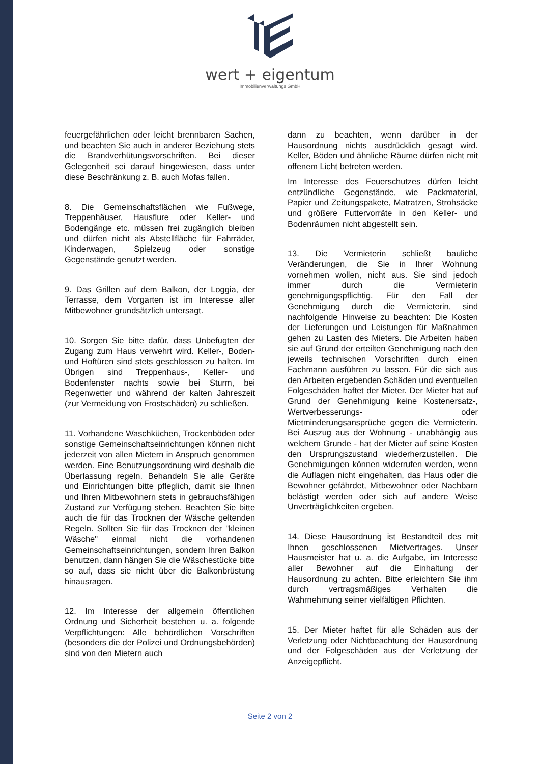wert + eigentum
Immobilienverwaltungs GmbH
feuergefährlichen oder leicht brennbaren Sachen, und beachten Sie auch in anderer Beziehung stets die Brandverhütungsvorschriften. Bei dieser Gelegenheit sei darauf hingewiesen, dass unter diese Beschränkung z. B. auch Mofas fallen.
8. Die Gemeinschaftsflächen wie Fußwege, Treppenhäuser, Hausflure oder Keller- und Bodengänge etc. müssen frei zugänglich bleiben und dürfen nicht als Abstellfläche für Fahrräder, Kinderwagen, Spielzeug oder sonstige Gegenstände genutzt werden.
9. Das Grillen auf dem Balkon, der Loggia, der Terrasse, dem Vorgarten ist im Interesse aller Mitbewohner grundsätzlich untersagt.
10. Sorgen Sie bitte dafür, dass Unbefugten der Zugang zum Haus verwehrt wird. Keller-, Boden- und Hoftüren sind stets geschlossen zu halten. Im Übrigen sind Treppenhaus-, Keller- und Bodenfenster nachts sowie bei Sturm, bei Regenwetter und während der kalten Jahreszeit (zur Vermeidung von Frostschäden) zu schließen.
11. Vorhandene Waschküchen, Trockenböden oder sonstige Gemeinschaftseinrichtungen können nicht jederzeit von allen Mietern in Anspruch genommen werden. Eine Benutzungsordnung wird deshalb die Überlassung regeln. Behandeln Sie alle Geräte und Einrichtungen bitte pfleglich, damit sie Ihnen und Ihren Mitbewohnern stets in gebrauchsfähigen Zustand zur Verfügung stehen. Beachten Sie bitte auch die für das Trocknen der Wäsche geltenden Regeln. Sollten Sie für das Trocknen der "kleinen Wäsche" einmal nicht die vorhandenen Gemeinschaftseinrichtungen, sondern Ihren Balkon benutzen, dann hängen Sie die Wäschestücke bitte so auf, dass sie nicht über die Balkonbrüstung hinausragen.
12. Im Interesse der allgemein öffentlichen Ordnung und Sicherheit bestehen u. a. folgende Verpflichtungen: Alle behördlichen Vorschriften (besonders die der Polizei und Ordnungsbehörden) sind von den Mietern auch
dann zu beachten, wenn darüber in der Hausordnung nichts ausdrücklich gesagt wird. Keller, Böden und ähnliche Räume dürfen nicht mit offenem Licht betreten werden.
Im Interesse des Feuerschutzes dürfen leicht entzündliche Gegenstände, wie Packmaterial, Papier und Zeitungspakete, Matratzen, Strohsäcke und größere Futtervorräte in den Keller- und Bodenräumen nicht abgestellt sein.
13. Die Vermieterin schließt bauliche Veränderungen, die Sie in Ihrer Wohnung vornehmen wollen, nicht aus. Sie sind jedoch immer durch die Vermieterin genehmigungspflichtig. Für den Fall der Genehmigung durch die Vermieterin, sind nachfolgende Hinweise zu beachten: Die Kosten der Lieferungen und Leistungen für Maßnahmen gehen zu Lasten des Mieters. Die Arbeiten haben sie auf Grund der erteilten Genehmigung nach den jeweils technischen Vorschriften durch einen Fachmann ausführen zu lassen. Für die sich aus den Arbeiten ergebenden Schäden und eventuellen Folgeschäden haftet der Mieter. Der Mieter hat auf Grund der Genehmigung keine Kostenersatz-, Wertverbesserungs- oder Mietminderungsansprüche gegen die Vermieterin. Bei Auszug aus der Wohnung - unabhängig aus welchem Grunde - hat der Mieter auf seine Kosten den Ursprungszustand wiederherzustellen. Die Genehmigungen können widerrufen werden, wenn die Auflagen nicht eingehalten, das Haus oder die Bewohner gefährdet, Mitbewohner oder Nachbarn belästigt werden oder sich auf andere Weise Unverträglichkeiten ergeben.
14. Diese Hausordnung ist Bestandteil des mit Ihnen geschlossenen Mietvertrages. Unser Hausmeister hat u. a. die Aufgabe, im Interesse aller Bewohner auf die Einhaltung der Hausordnung zu achten. Bitte erleichtern Sie ihm durch vertragsmäßiges Verhalten die Wahrnehmung seiner vielfältigen Pflichten.
15. Der Mieter haftet für alle Schäden aus der Verletzung oder Nichtbeachtung der Hausordnung und der Folgeschäden aus der Verletzung der Anzeigepflicht.
Seite 2 von 2